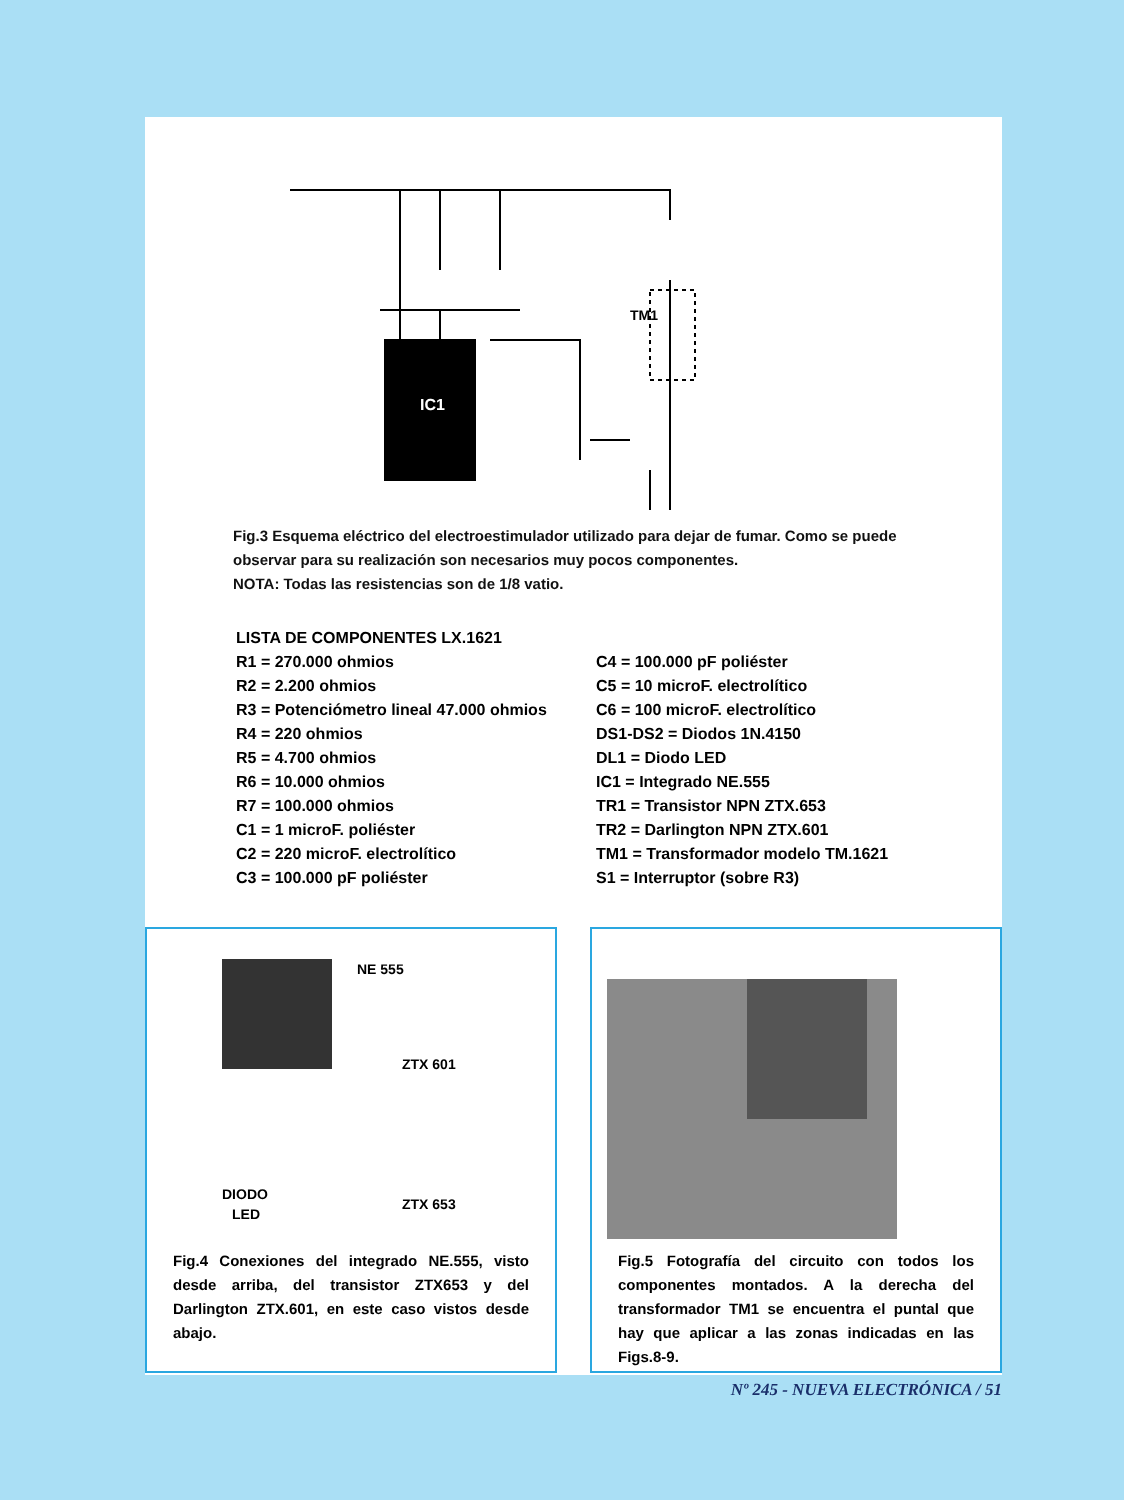IC1
TM1
Fig.3 Esquema eléctrico del electroestimulador utilizado para dejar de fumar. Como se puede observar para su realización son necesarios muy pocos componentes.
NOTA: Todas las resistencias son de 1/8 vatio.
LISTA DE COMPONENTES LX.1621
R1 = 270.000 ohmios
R2 = 2.200 ohmios
R3 = Potenciómetro lineal 47.000 ohmios
R4 = 220 ohmios
R5 = 4.700 ohmios
R6 = 10.000 ohmios
R7 = 100.000 ohmios
C1 = 1 microF. poliéster
C2 = 220 microF. electrolítico
C3 = 100.000 pF poliéster
C4 = 100.000 pF poliéster
C5 = 10 microF. electrolítico
C6 = 100 microF. electrolítico
DS1-DS2 = Diodos 1N.4150
DL1 = Diodo LED
IC1 = Integrado NE.555
TR1 = Transistor NPN ZTX.653
TR2 = Darlington NPN ZTX.601
TM1 = Transformador modelo TM.1621
S1 = Interruptor (sobre R3)
NE 555
ZTX 601
ZTX 653
DIODO
LED
Fig.4 Conexiones del integrado NE.555, visto desde arriba, del transistor ZTX653 y del Darlington ZTX.601, en este caso vistos desde abajo.
Fig.5 Fotografía del circuito con todos los componentes montados. A la derecha del transformador TM1 se encuentra el puntal que hay que aplicar a las zonas indicadas en las Figs.8-9.
Nº 245 - NUEVA ELECTRÓNICA / 51